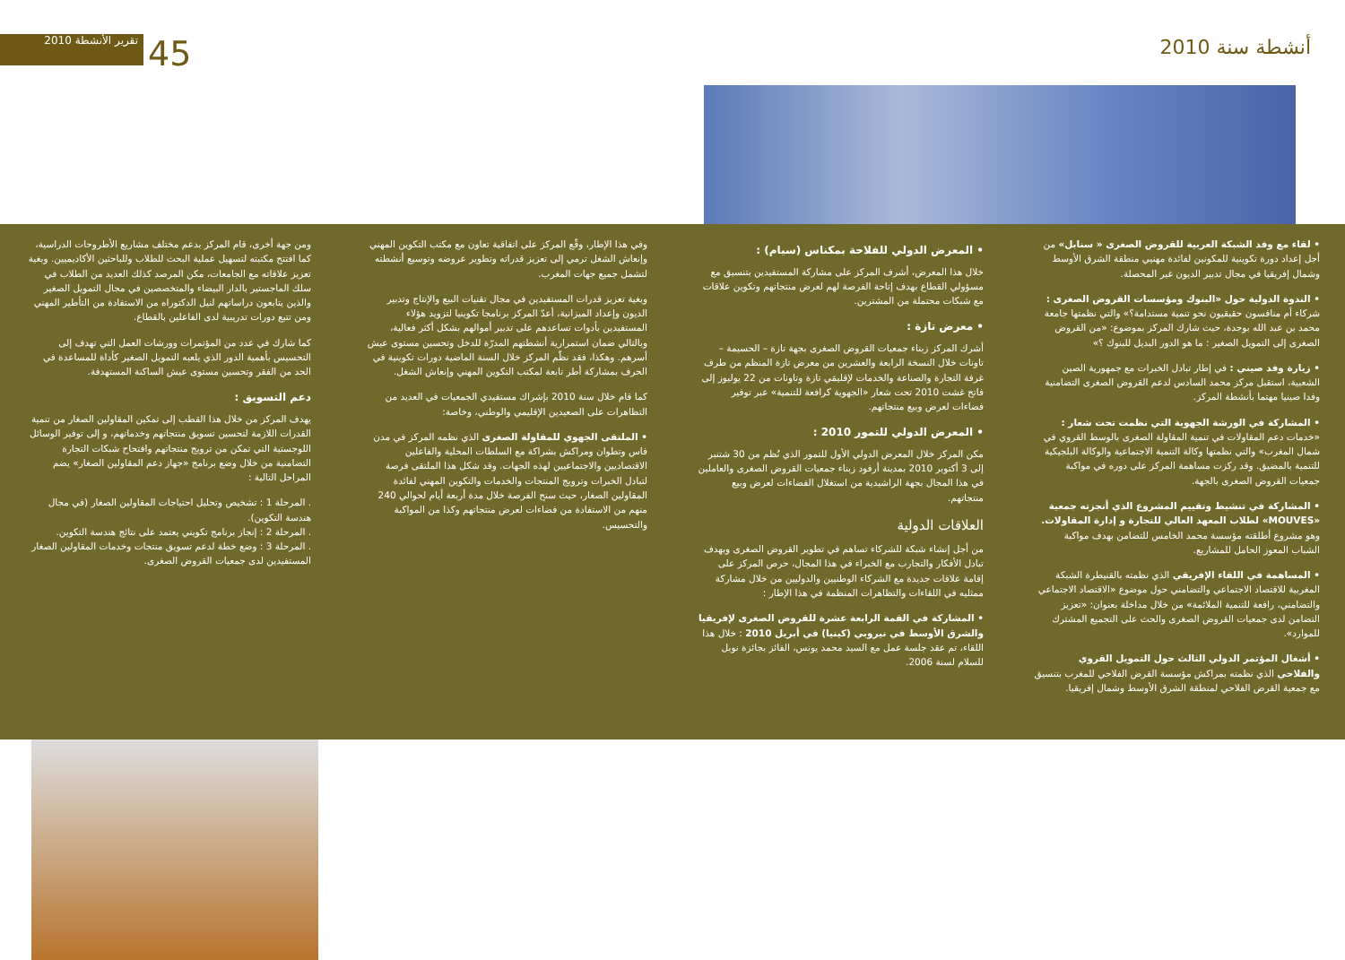تقرير الأنشطة 2010 45 أنشطة سنة 2010
ومن جهة أخرى، قام المركز بدعم مختلف مشاريع الأطروحات الدراسية، كما افتتح مكتبته لتسهيل عملية البحث للطلاب وللباحثين الأكاديميين. وبغية تعزيز علاقاته مع الجامعات، مكن المرصد كذلك العديد من الطلاب في سلك الماجستير بالدار البيضاء والمتخصصين في مجال التمويل الصغير والذين يتابعون دراساتهم لنيل الدكتوراه من الاستفادة من التأطير المهني ومن تتبع دورات تدريبية لدى الفاعلين بالقطاع.
كما شارك في عدد من المؤتمرات وورشات العمل التي تهدف إلى التحسيس بأهمية الدور الذي يلعبه التمويل الصغير كأداة للمساعدة في الحد من الفقر وتحسين مستوى عيش الساكنة المستهدفة.
دعم التسويق :
يهدف المركز من خلال هذا القطب إلى تمكين المقاولين الصغار من تنمية القدرات اللازمة لتحسين تسويق منتجاتهم وخدماتهم، و إلى توفير الوسائل اللوجستية التي تمكن من ترويج منتجاتهم وافتحاح شبكات التجارة التضامنية من خلال وضع برنامج «جهاز دعم المقاولين الصغار» يضم المراحل التالية :
. المرحلة 1 : تشخيص وتحليل احتياجات المقاولين الصغار (في مجال هندسة التكوين).
. المرحلة 2 : إنجاز برنامج تكويني يعتمد على نتائج هندسة التكوين.
. المرحلة 3 : وضع خطة لدعم تسويق منتجات وخدمات المقاولين الصغار المستفيدين لدى جمعيات القروض الصغرى.
وفي هذا الإطار، وقّع المركز على اتفاقية تعاون مع مكتب التكوين المهني وإنعاش الشغل ترمي إلى تعزيز قدراته وتطوير عروضه وتوسيع أنشطته لتشمل جميع جهات المغرب.
وبغية تعزيز قدرات المستفيدين في مجال تقنيات البيع والإنتاج وتدبير الديون وإعداد الميزانية، أعدّ المركز برنامجا تكوينيا لتزويد هؤلاء المستفيدين بأدوات تساعدهم على تدبير أموالهم بشكل أكثر فعالية، وبالتالي ضمان استمرارية أنشطتهم المدرّة للدخل وتحسين مستوى عيش أسرهم. وهكذا، فقد نظّم المركز خلال السنة الماضية دورات تكوينية في الحرف بمشاركة أطر تابعة لمكتب التكوين المهني وإنعاش الشغل.
كما قام خلال سنة 2010 بإشراك مستفيدي الجمعيات في العديد من التظاهرات على الصعيدين الإقليمي والوطني، وخاصة:
• الملتقى الجهوي للمقاولة الصغرى الذي نظمه المركز في مدن فاس وتطوان ومراكش بشراكة مع السلطات المحلية والفاعلين الاقتصاديين والاجتماعيين لهذه الجهات. وقد شكل هذا الملتقى فرصة لتبادل الخبرات وترويج المنتجات والخدمات والتكوين المهني لفائدة المقاولين الصغار، حيث سنح الفرصة خلال مدة أربعة أيام لحوالي 240 منهم من الاستفادة من فضاءات لعرض منتجاتهم وكذا من المواكبة والتحسيس.
• المعرض الدولي للفلاحة بمكناس (سيام) :
خلال هذا المعرض، أشرف المركز على مشاركة المستفيدين بتنسيق مع مسؤولي القطاع بهدف إتاحة الفرصة لهم لعرض منتجاتهم وتكوين علاقات مع شبكات محتملة من المشترين.
• معرض تازة :
أشرك المركز زبناء جمعيات القروض الصغرى بجهة تازة – الحسيمة – تاونات خلال النسخة الرابعة والعشرين من معرض تازة المنظم من طرف غرفة التجارة والصناعة والخدمات لإقليمَي تازة وتاونات من 22 يوليوز إلى فاتح غشت 2010 تحت شعار «الجهوية كرافعة للتنمية» عبر توفير فضاءات لعرض وبيع منتجاتهم.
• المعرض الدولي للتمور 2010 :
مكن المركز خلال المعرض الدولي الأول للتمور الذي نُظم من 30 شتنبر إلى 3 أكتوبر 2010 بمدينة أرفود زبناء جمعيات القروض الصغرى والعاملين في هذا المجال بجهة الراشيدية من استغلال الفضاءات لعرض وبيع منتجاتهم.
العلاقات الدولية
من أجل إنشاء شبكة للشركاء تساهم في تطوير القروض الصغرى وبهدف تبادل الأفكار والتجارب مع الخبراء في هذا المجال، حرص المركز على إقامة علاقات جديدة مع الشركاء الوطنيين والدوليين من خلال مشاركة ممثليه في اللقاءات والتظاهرات المنظمة في هذا الإطار :
• المشاركة في القمة الرابعة عشرة للقروض الصغرى لإفريقيا والشرق الأوسط في نيروبي (كينيا) في أبريل 2010 : خلال هذا اللقاء، تم عقد جلسة عمل مع السيد محمد يونس، الفائز بجائزة نوبل للسلام لسنة 2006.
• لقاء مع وفد الشبكة العربية للقروض الصغرى « سنابل» من أجل إعداد دورة تكوينية للمكونين لفائدة مهنيي منطقة الشرق الأوسط وشمال إفريقيا في مجال تدبير الديون غير المحصلة.
• الندوة الدولية حول «البنوك ومؤسسات القروض الصغرى : شركاء أم منافسون حقيقيون نحو تنمية مستدامة؟» والتي نظمتها جامعة محمد بن عبد الله بوجدة، حيث شارك المركز بموضوع: «من القروض الصغرى إلى التمويل الصغير : ما هو الدور البديل للبنوك ؟»
• زيارة وفد صيني : في إطار تبادل الخبرات مع جمهورية الصين الشعبية، استقبل مركز محمد السادس لدعم القروض الصغرى التضامنية وفدا صينيا مهتما بأنشطة المركز.
• المشاركة في الورشة الجهوية التي نظمت تحت شعار : «خدمات دعم المقاولات في تنمية المقاولة الصغرى بالوسط القروي في شمال المغرب» والتي نظمتها وكالة التنمية الاجتماعية والوكالة البلجيكية للتنمية بالمضيق. وقد ركزت مساهمة المركز على دوره في مواكبة جمعيات القروض الصغرى بالجهة.
• المشاركة في تنشيط وتقييم المشروع الذي أنجزته جمعية «MOUVES» لطلاب المعهد العالي للتجارة و إدارة المقاولات. وهو مشروع أطلقته مؤسسة محمد الخامس للتضامن بهدف مواكبة الشباب المعوز الحامل للمشاريع.
• المساهمة في اللقاء الإفريقي الذي نظمته بالقنيطرة الشبكة المغربية للاقتصاد الاجتماعي والتضامني حول موضوع «الاقتصاد الاجتماعي والتضامني، رافعة للتنمية الملائمة» من خلال مداخلة بعنوان: «تعزيز التضامن لدى جمعيات القروض الصغرى والحث على التجميع المشترك للموارد».
• أشغال المؤتمر الدولي الثالث حول التمويل القروي والفلاحي الذي نظمته بمراكش مؤسسة القرض الفلاحي للمغرب بتنسيق مع جمعية القرض الفلاحي لمنطقة الشرق الأوسط وشمال إفريقيا.